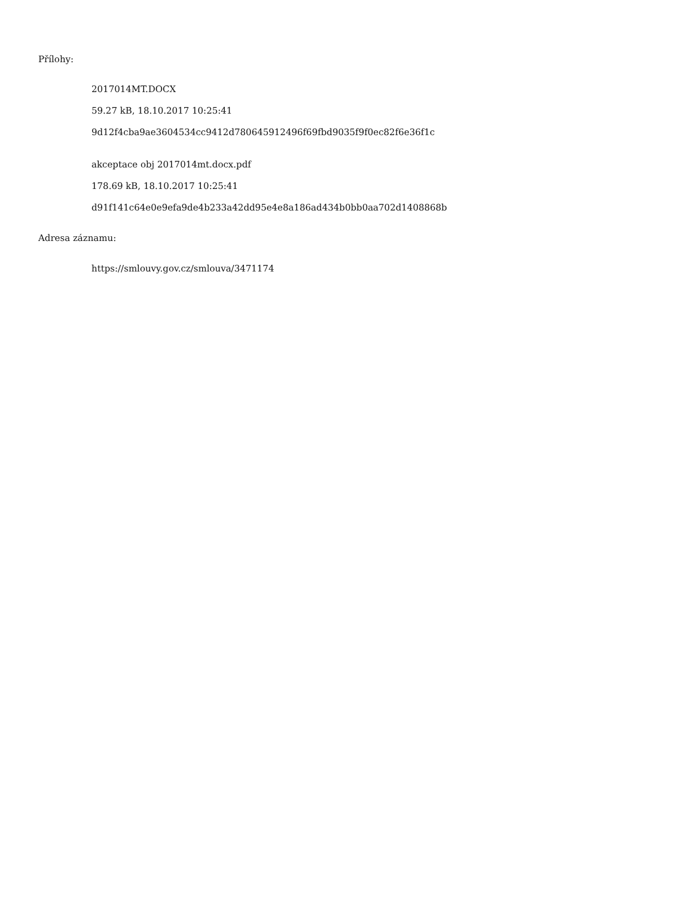Přílohy:
2017014MT.DOCX
59.27 kB, 18.10.2017 10:25:41
9d12f4cba9ae3604534cc9412d780645912496f69fbd9035f9f0ec82f6e36f1c
akceptace obj 2017014mt.docx.pdf
178.69 kB, 18.10.2017 10:25:41
d91f141c64e0e9efa9de4b233a42dd95e4e8a186ad434b0bb0aa702d1408868b
Adresa záznamu:
https://smlouvy.gov.cz/smlouva/3471174